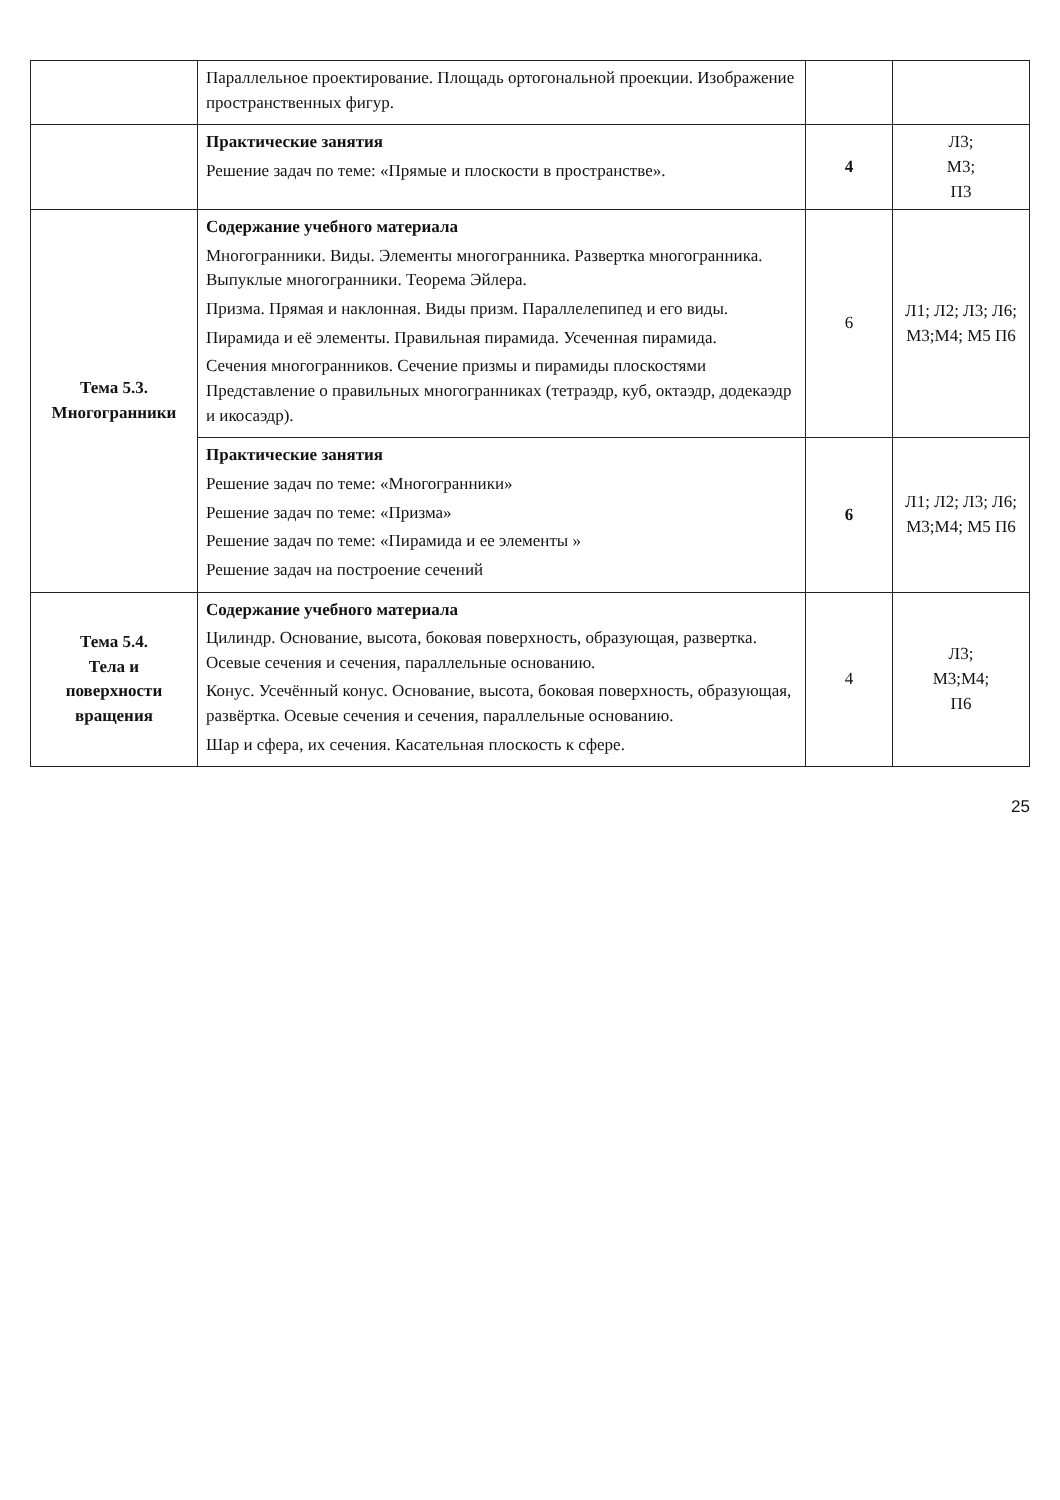| | Параллельное проектирование. Площадь ортогональной проекции. Изображение пространственных фигур. | | |
| | Практические занятия Решение задач по теме: «Прямые и плоскости в пространстве». | 4 | Л3; М3; П3 |
| Тема 5.3. Многогранники | Содержание учебного материала Многогранники. Виды. Элементы многогранника. Развертка многогранника. Выпуклые многогранники. Теорема Эйлера. Призма. Прямая и наклонная. Виды призм. Параллелепипед и его виды. Пирамида и её элементы. Правильная пирамида. Усеченная пирамида. Сечения многогранников. Сечение призмы и пирамиды плоскостями Представление о правильных многогранниках (тетраэдр, куб, октаэдр, додекаэдр и икосаэдр). | 6 | Л1; Л2; Л3; Л6; М3;М4; М5 П6 |
| | Практические занятия Решение задач по теме: «Многогранники» Решение задач по теме: «Призма» Решение задач по теме: «Пирамида и ее элементы » Решение задач на построение сечений | 6 | Л1; Л2; Л3; Л6; М3;М4; М5 П6 |
| Тема 5.4. Тела и поверхности вращения | Содержание учебного материала Цилиндр. Основание, высота, боковая поверхность, образующая, развертка. Осевые сечения и сечения, параллельные основанию. Конус. Усечённый конус. Основание, высота, боковая поверхность, образующая, развёртка. Осевые сечения и сечения, параллельные основанию. Шар и сфера, их сечения. Касательная плоскость к сфере. | 4 | Л3; М3;М4; П6 |
25